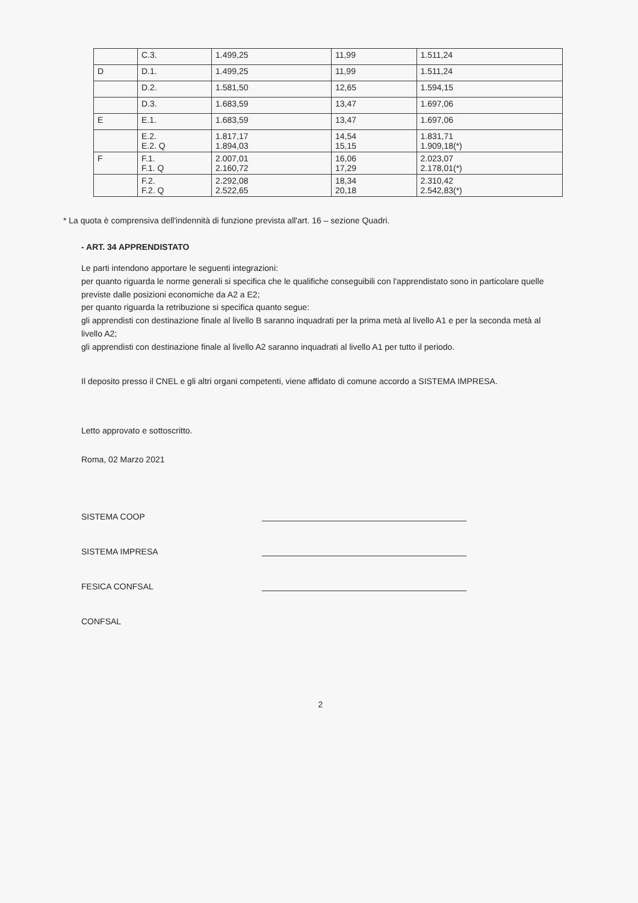| | C.3. | 1.499,25 | 11,99 | 1.511,24 |
| D | D.1. | 1.499,25 | 11,99 | 1.511,24 |
| | D.2. | 1.581,50 | 12,65 | 1.594,15 |
| | D.3. | 1.683,59 | 13,47 | 1.697,06 |
| E | E.1. | 1.683,59 | 13,47 | 1.697,06 |
| | E.2. E.2. Q | 1.817,17 1.894,03 | 14,54 15,15 | 1.831,71 1.909,18(*) |
| F | F.1. F.1. Q | 2.007,01 2.160,72 | 16,06 17,29 | 2.023,07 2.178,01(*) |
| | F.2. F.2. Q | 2.292,08 2.522,65 | 18,34 20,18 | 2.310,42 2.542,83(*) |
* La quota è comprensiva dell'indennità di funzione prevista all'art. 16 – sezione Quadri.
- ART. 34 APPRENDISTATO
Le parti intendono apportare le seguenti integrazioni:
per quanto riguarda le norme generali si specifica che le qualifiche conseguibili con l'apprendistato sono in particolare quelle previste dalle posizioni economiche da A2 a E2;
per quanto riguarda la retribuzione si specifica quanto segue:
gli apprendisti con destinazione finale al livello B saranno inquadrati per la prima metà al livello A1 e per la seconda metà al livello A2;
gli apprendisti con destinazione finale al livello A2 saranno inquadrati al livello A1 per tutto il periodo.
Il deposito presso il CNEL e gli altri organi competenti, viene affidato di comune accordo a SISTEMA IMPRESA.
Letto approvato e sottoscritto.
Roma, 02 Marzo 2021
SISTEMA COOP
SISTEMA IMPRESA
FESICA CONFSAL
CONFSAL
2